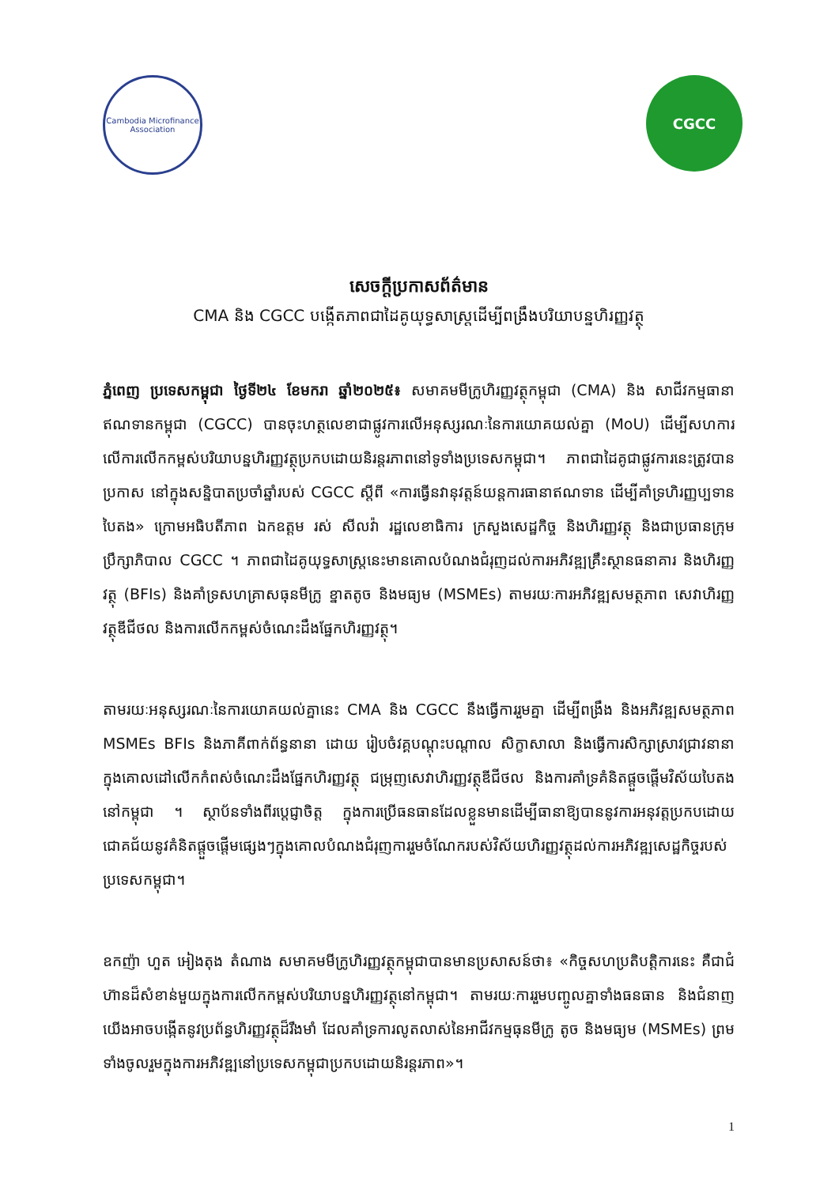Cambodia Microfinance Association
CGCC
សេចក្ដីប្រកាសព័ត៌មាន
CMA និង CGCC បង្កើតភាពជាដៃគូយុទ្ធសាស្ត្រដើម្បីពង្រឹងបរិយាបន្នហិរញ្ញវត្ថុ
ភ្នំពេញ ប្រទេសកម្ពុជា ថ្ងៃទី២៤ ខែមករា ឆ្នាំ២០២៥៖ សមាគមមីក្រូហិរញ្ញវត្ថុកម្ពុជា (CMA) និង សាជីវកម្មធានាឥណទានកម្ពុជា (CGCC) បានចុះហត្ថលេខាជាផ្លូវការលើអនុស្សរណៈនៃការយោគយល់គ្នា (MoU) ដើម្បីសហការលើការលើកកម្ពស់បរិយាបន្នហិរញ្ញវត្ថុប្រកបដោយនិរន្តរភាពនៅទូទាំងប្រទេសកម្ពុជា។ ភាពជាដៃគូជាផ្លូវការនេះត្រូវបានប្រកាស នៅក្នុងសន្និបាតប្រចាំឆ្នាំរបស់ CGCC ស្ដីពី «ការធ្វើនវានុវត្តន៍យន្តការធានាឥណទាន ដើម្បីគាំទ្រហិរញ្ញប្បទានបៃតង» ក្រោមអធិបតីភាព ឯកឧត្តម រស់ សីលវ៉ា រដ្ឋលេខាធិការ ក្រសួងសេដ្ឋកិច្ច និងហិរញ្ញវត្ថុ និងជាប្រធានក្រុមប្រឹក្សាភិបាល CGCC ។ ភាពជាដៃគូយុទ្ធសាស្ត្រនេះមានគោលបំណងជំរុញដល់ការអភិវឌ្ឍគ្រឹះស្ថានធនាគារ និងហិរញ្ញវត្ថុ (BFIs) និងគាំទ្រសហគ្រាសធុនមីក្រូ ខ្នាតតូច និងមធ្យម (MSMEs) តាមរយៈការអភិវឌ្ឍសមត្ថភាព សេវាហិរញ្ញវត្ថុឌីជីថល និងការលើកកម្ពស់ចំណេះដឹងផ្នែកហិរញ្ញវត្ថុ។
តាមរយៈអនុស្សរណៈនៃការយោគយល់គ្នានេះ CMA និង CGCC នឹងធ្វើការរួមគ្នា ដើម្បីពង្រឹង និងអភិវឌ្ឍសមត្ថភាព MSMEs BFIs និងភាគីពាក់ព័ន្ធនានា ដោយ រៀបចំវគ្គបណ្ដុះបណ្ដាល សិក្ខាសាលា និងធ្វើការសិក្សាស្រាវជ្រាវនានា ក្នុងគោលដៅលើកកំពស់ចំណេះដឹងផ្នែកហិរញ្ញវត្ថុ ជម្រុញសេវាហិរញ្ញវត្ថុឌីជីថល និងការគាំទ្រគំនិតផ្ដួចផ្ដើមវិស័យបៃតងនៅកម្ពុជា ។ ស្ថាប័នទាំងពីរប្ដេជ្ញាចិត្ត ក្នុងការប្រើធនធានដែលខ្លួនមានដើម្បីធានាឱ្យបាននូវការអនុវត្តប្រកបដោយជោគជ័យនូវគំនិតផ្ដួចផ្ដើមផ្សេងៗក្នុងគោលបំណងជំរុញការរួមចំណែករបស់វិស័យហិរញ្ញវត្ថុដល់ការអភិវឌ្ឍសេដ្ឋកិច្ចរបស់ប្រទេសកម្ពុជា។
ឧកញ៉ា ហួត អៀងតុង តំណាង សមាគមមីក្រូហិរញ្ញវត្ថុកម្ពុជាបានមានប្រសាសន៍ថា៖ «កិច្ចសហប្រតិបត្តិការនេះ គឺជាជំហ៊ានដ៏សំខាន់មួយក្នុងការលើកកម្ពស់បរិយាបន្នហិរញ្ញវត្ថុនៅកម្ពុជា។ តាមរយៈការរួមបញ្ចូលគ្នាទាំងធនធាន និងជំនាញ យើងអាចបង្កើតនូវប្រព័ន្ធហិរញ្ញវត្ថុដ៏រឹងមាំ ដែលគាំទ្រការលូតលាស់នៃអាជីវកម្មធុនមីក្រូ តូច និងមធ្យម (MSMEs) ព្រមទាំងចូលរួមក្នុងការអភិវឌ្ឍនៅប្រទេសកម្ពុជាប្រកបដោយនិរន្តរភាព»។
1